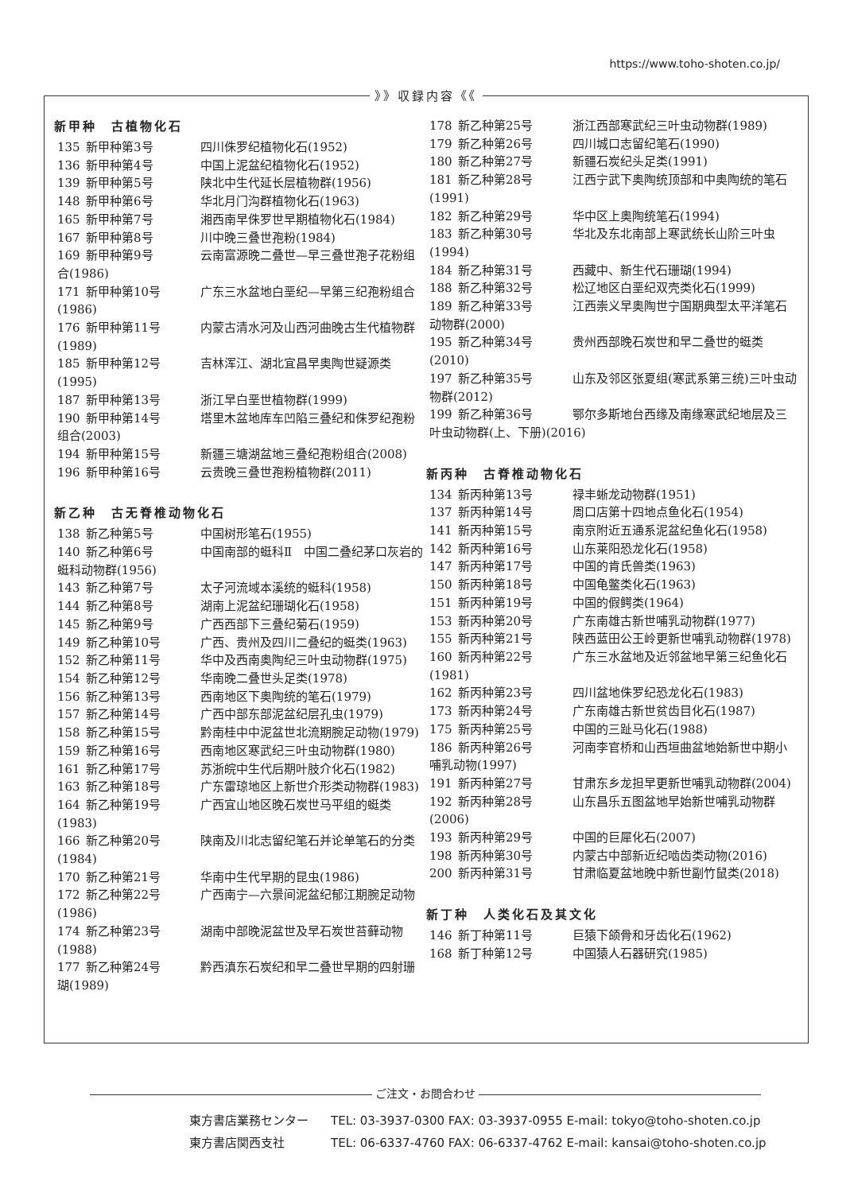https://www.toho-shoten.co.jp/
》》収録内容《《
新甲种　古植物化石
135 新甲种第3号 四川侏罗纪植物化石(1952)
136 新甲种第4号 中国上泥盆纪植物化石(1952)
139 新甲种第5号 陕北中生代延长层植物群(1956)
148 新甲种第6号 华北月门沟群植物化石(1963)
165 新甲种第7号 湘西南早侏罗世早期植物化石(1984)
167 新甲种第8号 川中晚三叠世孢粉(1984)
169 新甲种第9号 云南富源晚二叠世—早三叠世孢子花粉组合(1986)
171 新甲种第10号 广东三水盆地白垩纪—早第三纪孢粉组合(1986)
176 新甲种第11号 内蒙古清水河及山西河曲晚古生代植物群(1989)
185 新甲种第12号 吉林浑江、湖北宜昌早奥陶世疑源类(1995)
187 新甲种第13号 浙江早白垩世植物群(1999)
190 新甲种第14号 塔里木盆地库车凹陷三叠纪和侏罗纪孢粉组合(2003)
194 新甲种第15号 新疆三塘湖盆地三叠纪孢粉组合(2008)
196 新甲种第16号 云贵晚三叠世孢粉植物群(2011)
新乙种　古无脊椎动物化石
138 新乙种第5号 中国树形笔石(1955)
140 新乙种第6号 中国南部的蜓科Ⅱ　中国二叠纪茅口灰岩的蜓科动物群(1956)
143 新乙种第7号 太子河流域本溪统的蜓科(1958)
144 新乙种第8号 湖南上泥盆纪珊瑚化石(1958)
145 新乙种第9号 广西西部下三叠纪菊石(1959)
149 新乙种第10号 广西、贵州及四川二叠纪的蜓类(1963)
152 新乙种第11号 华中及西南奥陶纪三叶虫动物群(1975)
154 新乙种第12号 华南晚二叠世头足类(1978)
156 新乙种第13号 西南地区下奥陶统的笔石(1979)
157 新乙种第14号 广西中部东部泥盆纪层孔虫(1979)
158 新乙种第15号 黔南桂中中泥盆世北流期腕足动物(1979)
159 新乙种第16号 西南地区寒武纪三叶虫动物群(1980)
161 新乙种第17号 苏浙皖中生代后期叶肢介化石(1982)
163 新乙种第18号 广东雷琼地区上新世介形类动物群(1983)
164 新乙种第19号 广西宜山地区晚石炭世马平组的蜓类(1983)
166 新乙种第20号 陕南及川北志留纪笔石并论单笔石的分类(1984)
170 新乙种第21号 华南中生代早期的昆虫(1986)
172 新乙种第22号 广西南宁—六景间泥盆纪郁江期腕足动物(1986)
174 新乙种第23号 湖南中部晚泥盆世及早石炭世苔藓动物(1988)
177 新乙种第24号 黔西滇东石炭纪和早二叠世早期的四射珊瑚(1989)
178 新乙种第25号 浙江西部寒武纪三叶虫动物群(1989)
179 新乙种第26号 四川城口志留纪笔石(1990)
180 新乙种第27号 新疆石炭纪头足类(1991)
181 新乙种第28号 江西宁武下奥陶统顶部和中奥陶统的笔石(1991)
182 新乙种第29号 华中区上奥陶统笔石(1994)
183 新乙种第30号 华北及东北南部上寒武统长山阶三叶虫(1994)
184 新乙种第31号 西藏中、新生代石珊瑚(1994)
188 新乙种第32号 松辽地区白垩纪双壳类化石(1999)
189 新乙种第33号 江西崇义早奥陶世宁国期典型太平洋笔石动物群(2000)
195 新乙种第34号 贵州西部晚石炭世和早二叠世的蜓类(2010)
197 新乙种第35号 山东及邻区张夏组(寒武系第三统)三叶虫动物群(2012)
199 新乙种第36号 鄂尔多斯地台西缘及南缘寒武纪地层及三叶虫动物群(上、下册)(2016)
新丙种　古脊椎动物化石
134 新丙种第13号 禄丰蜥龙动物群(1951)
137 新丙种第14号 周口店第十四地点鱼化石(1954)
141 新丙种第15号 南京附近五通系泥盆纪鱼化石(1958)
142 新丙种第16号 山东莱阳恐龙化石(1958)
147 新丙种第17号 中国的肯氏兽类(1963)
150 新丙种第18号 中国龟鳖类化石(1963)
151 新丙种第19号 中国的假鳄类(1964)
153 新丙种第20号 广东南雄古新世哺乳动物群(1977)
155 新丙种第21号 陕西蓝田公王岭更新世哺乳动物群(1978)
160 新丙种第22号 广东三水盆地及近邻盆地早第三纪鱼化石(1981)
162 新丙种第23号 四川盆地侏罗纪恐龙化石(1983)
173 新丙种第24号 广东南雄古新世贫齿目化石(1987)
175 新丙种第25号 中国的三趾马化石(1988)
186 新丙种第26号 河南李官桥和山西垣曲盆地始新世中期小哺乳动物(1997)
191 新丙种第27号 甘肃东乡龙担早更新世哺乳动物群(2004)
192 新丙种第28号 山东昌乐五图盆地早始新世哺乳动物群(2006)
193 新丙种第29号 中国的巨犀化石(2007)
198 新丙种第30号 内蒙古中部新近纪啮齿类动物(2016)
200 新丙种第31号 甘肃临夏盆地晚中新世副竹鼠类(2018)
新丁种　人类化石及其文化
146 新丁种第11号 巨猿下颌骨和牙齿化石(1962)
168 新丁种第12号 中国猿人石器研究(1985)
ご注文・お問合わせ
東方書店業務センター TEL: 03-3937-0300 FAX: 03-3937-0955 E-mail: tokyo@toho-shoten.co.jp
東方書店関西支社 TEL: 06-6337-4760 FAX: 06-6337-4762 E-mail: kansai@toho-shoten.co.jp